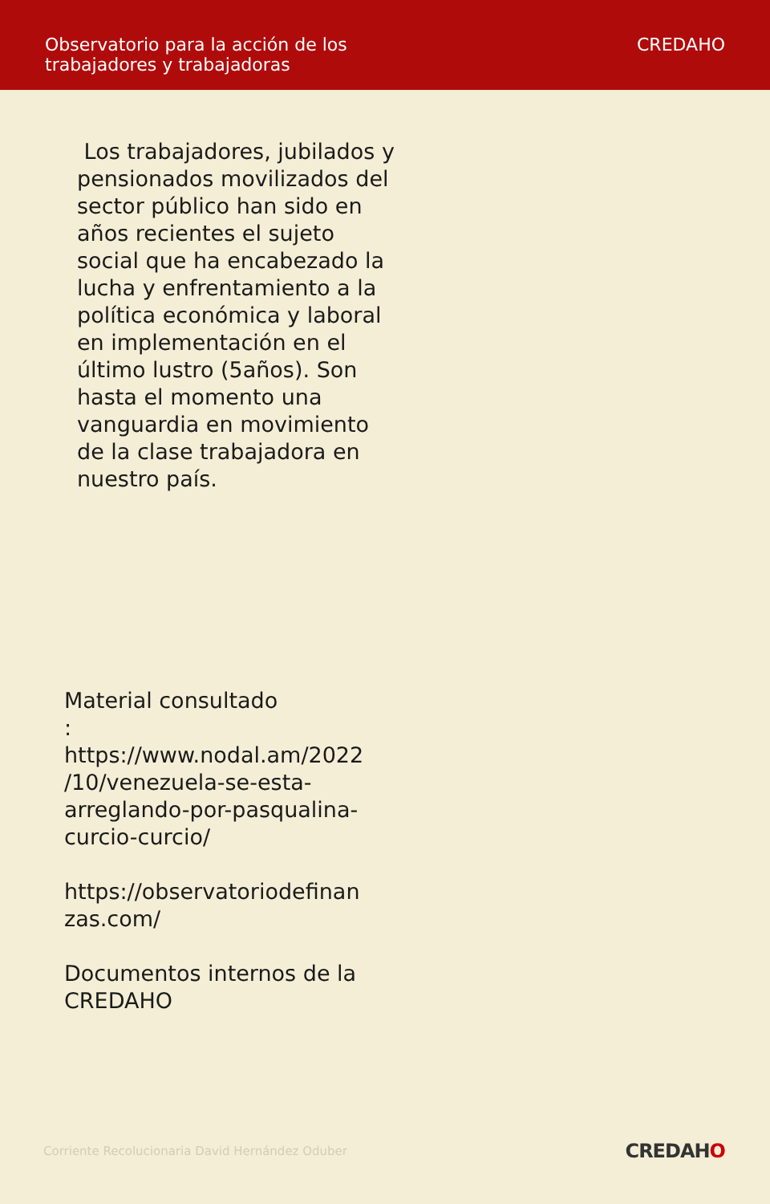Observatorio para la acción de los
trabajadores y trabajadoras
CREDAHO
Los trabajadores, jubilados y pensionados movilizados del sector público han sido en años recientes el sujeto social que ha encabezado la lucha y enfrentamiento a la política económica y laboral en implementación en el último lustro (5años). Son hasta el momento una vanguardia en movimiento de la clase trabajadora en nuestro país.
Material consultado
:
https://www.nodal.am/2022
/10/venezuela-se-esta-
arreglando-por-pasqualina-
curcio-curcio/
https://observatoriodefinan
zas.com/
Documentos internos de la
CREDAHO
Corriente Recolucionaria David Hernández Oduber
CREDAHO